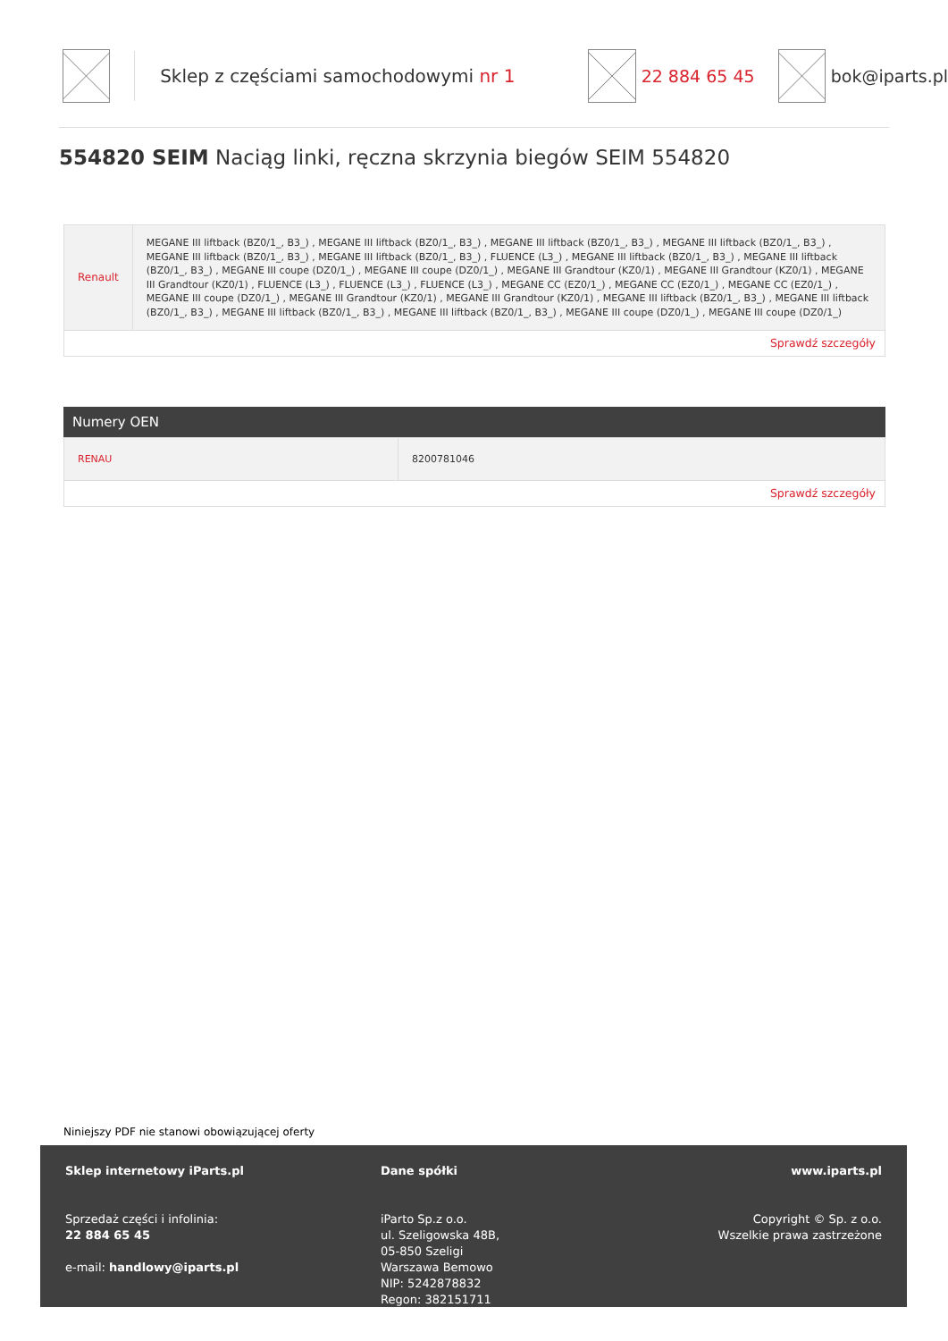Sklep z częściami samochodowymi nr 1
22 884 65 45 bok@iparts.pl
554820 SEIM Naciąg linki, ręczna skrzynia biegów SEIM 554820
| Renault | MEGANE III liftback (BZ0/1_, B3_) , MEGANE III liftback (BZ0/1_, B3_) , MEGANE III liftback (BZ0/1_, B3_) , MEGANE III liftback (BZ0/1_, B3_) , MEGANE III liftback (BZ0/1_, B3_) , MEGANE III liftback (BZ0/1_, B3_) , FLUENCE (L3_) , MEGANE III liftback (BZ0/1_, B3_) , MEGANE III liftback (BZ0/1_, B3_) , MEGANE III coupe (DZ0/1_) , MEGANE III coupe (DZ0/1_) , MEGANE III Grandtour (KZ0/1) , MEGANE III Grandtour (KZ0/1) , MEGANE III Grandtour (KZ0/1) , FLUENCE (L3_) , FLUENCE (L3_) , FLUENCE (L3_) , MEGANE CC (EZ0/1_) , MEGANE CC (EZ0/1_) , MEGANE CC (EZ0/1_) , MEGANE III coupe (DZ0/1_) , MEGANE III Grandtour (KZ0/1) , MEGANE III Grandtour (KZ0/1) , MEGANE III liftback (BZ0/1_, B3_) , MEGANE III liftback (BZ0/1_, B3_) , MEGANE III liftback (BZ0/1_, B3_) , MEGANE III liftback (BZ0/1_, B3_) , MEGANE III coupe (DZ0/1_) , MEGANE III coupe (DZ0/1_) |
| Sprawdź szczegóły | |
Numery OEN
| RENAU | 8200781046 |
| Sprawdź szczegóły | |
Niniejszy PDF nie stanowi obowiązującej oferty
Sklep internetowy iParts.pl
Sprzedaż części i infolinia:
22 884 65 45
e-mail: handlowy@iparts.pl
Dane spółki
iParto Sp.z o.o.
ul. Szeligowska 48B,
05-850 Szeligi
Warszawa Bemowo
NIP: 5242878832
Regon: 382151711
www.iparts.pl
Copyright © Sp. z o.o.
Wszelkie prawa zastrzeżone